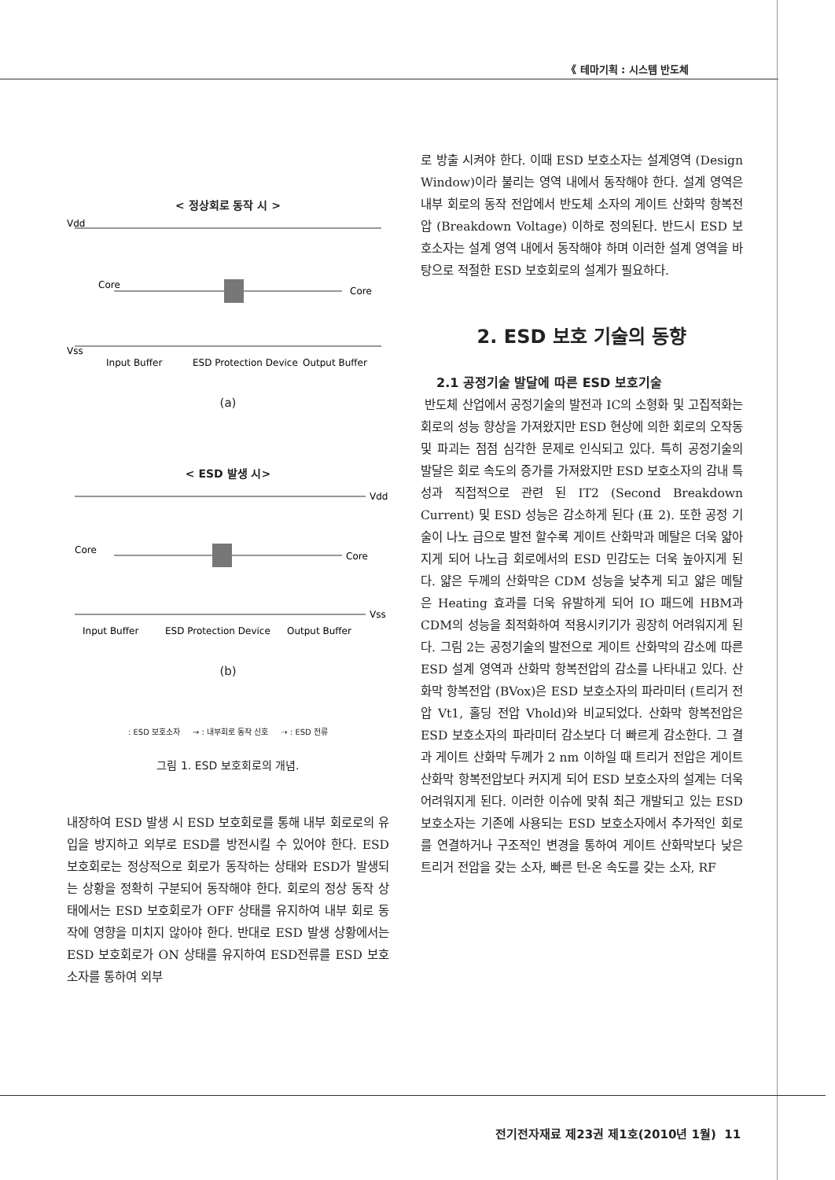《 테마기획 : 시스템 반도체
< 정상회로 동작 시 >
Vdd
Vss
Core
Core
Input Buffer
ESD Protection Device
Output Buffer
(a)
< ESD 발생 시>
Vdd
Vss
Core
Core
Input Buffer
ESD Protection Device
Output Buffer
(b)
: ESD 보호소자 → : 내부회로 동작 신호 ⇢ : ESD 전류
그림 1. ESD 보호회로의 개념.
내장하여 ESD 발생 시 ESD 보호회로를 통해 내부 회로로의 유입을 방지하고 외부로 ESD를 방전시킬 수 있어야 한다. ESD 보호회로는 정상적으로 회로가 동작하는 상태와 ESD가 발생되는 상황을 정확히 구분되어 동작해야 한다. 회로의 정상 동작 상태에서는 ESD 보호회로가 OFF 상태를 유지하여 내부 회로 동작에 영향을 미치지 않아야 한다. 반대로 ESD 발생 상황에서는 ESD 보호회로가 ON 상태를 유지하여 ESD전류를 ESD 보호소자를 통하여 외부
로 방출 시켜야 한다. 이때 ESD 보호소자는 설계영역 (Design Window)이라 불리는 영역 내에서 동작해야 한다. 설계 영역은 내부 회로의 동작 전압에서 반도체 소자의 게이트 산화막 항복전압 (Breakdown Voltage) 이하로 정의된다. 반드시 ESD 보호소자는 설계 영역 내에서 동작해야 하며 이러한 설계 영역을 바탕으로 적절한 ESD 보호회로의 설계가 필요하다.
2. ESD 보호 기술의 동향
2.1 공정기술 발달에 따른 ESD 보호기술
반도체 산업에서 공정기술의 발전과 IC의 소형화 및 고집적화는 회로의 성능 향상을 가져왔지만 ESD 현상에 의한 회로의 오작동 및 파괴는 점점 심각한 문제로 인식되고 있다. 특히 공정기술의 발달은 회로 속도의 증가를 가져왔지만 ESD 보호소자의 감내 특성과 직접적으로 관련 된 IT2 (Second Breakdown Current) 및 ESD 성능은 감소하게 된다 (표 2). 또한 공정 기술이 나노 급으로 발전 할수록 게이트 산화막과 메탈은 더욱 얇아지게 되어 나노급 회로에서의 ESD 민감도는 더욱 높아지게 된다. 얇은 두께의 산화막은 CDM 성능을 낮추게 되고 얇은 메탈은 Heating 효과를 더욱 유발하게 되어 IO 패드에 HBM과 CDM의 성능을 최적화하여 적용시키기가 굉장히 어려워지게 된다. 그림 2는 공정기술의 발전으로 게이트 산화막의 감소에 따른 ESD 설계 영역과 산화막 항복전압의 감소를 나타내고 있다. 산화막 항복전압 (BVox)은 ESD 보호소자의 파라미터 (트리거 전압 Vt1, 홀딩 전압 Vhold)와 비교되었다. 산화막 항복전압은 ESD 보호소자의 파라미터 감소보다 더 빠르게 감소한다. 그 결과 게이트 산화막 두께가 2 nm 이하일 때 트리거 전압은 게이트 산화막 항복전압보다 커지게 되어 ESD 보호소자의 설계는 더욱 어려워지게 된다. 이러한 이슈에 맞춰 최근 개발되고 있는 ESD 보호소자는 기존에 사용되는 ESD 보호소자에서 추가적인 회로를 연결하거나 구조적인 변경을 통하여 게이트 산화막보다 낮은 트리거 전압을 갖는 소자, 빠른 턴-온 속도를 갖는 소자, RF
전기전자재료 제23권 제1호(2010년 1월) 11